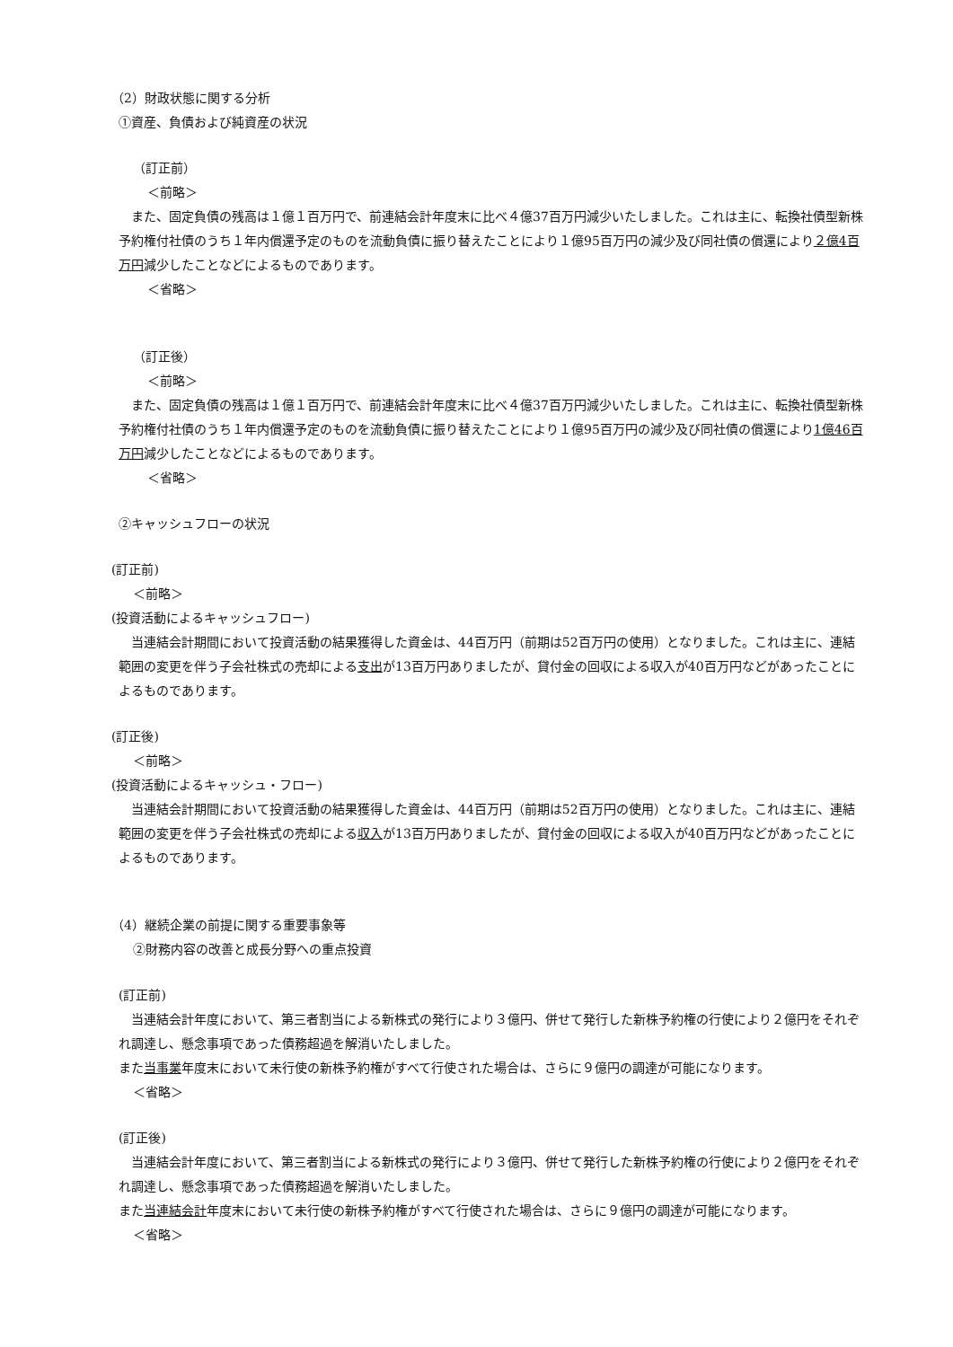（2）財政状態に関する分析
①資産、負債および純資産の状況
（訂正前）
＜前略＞
　また、固定負債の残高は１億１百万円で、前連結会計年度末に比べ４億37百万円減少いたしました。これは主に、転換社債型新株予約権付社債のうち１年内償還予定のものを流動負債に振り替えたことにより１億95百万円の減少及び同社債の償還により２億4百万円減少したことなどによるものであります。
＜省略＞
（訂正後）
＜前略＞
　また、固定負債の残高は１億１百万円で、前連結会計年度末に比べ４億37百万円減少いたしました。これは主に、転換社債型新株予約権付社債のうち１年内償還予定のものを流動負債に振り替えたことにより１億95百万円の減少及び同社債の償還により1億46百万円減少したことなどによるものであります。
＜省略＞
②キャッシュフローの状況
(訂正前)
＜前略＞
(投資活動によるキャッシュフロー)
　当連結会計期間において投資活動の結果獲得した資金は、44百万円（前期は52百万円の使用）となりました。これは主に、連結範囲の変更を伴う子会社株式の売却による支出が13百万円ありましたが、貸付金の回収による収入が40百万円などがあったことによるものであります。
(訂正後)
＜前略＞
(投資活動によるキャッシュ・フロー)
　当連結会計期間において投資活動の結果獲得した資金は、44百万円（前期は52百万円の使用）となりました。これは主に、連結範囲の変更を伴う子会社株式の売却による収入が13百万円ありましたが、貸付金の回収による収入が40百万円などがあったことによるものであります。
（4）継続企業の前提に関する重要事象等
②財務内容の改善と成長分野への重点投資
(訂正前)
　当連結会計年度において、第三者割当による新株式の発行により３億円、併せて発行した新株予約権の行使により２億円をそれぞれ調達し、懸念事項であった債務超過を解消いたしました。
また当事業年度末において未行使の新株予約権がすべて行使された場合は、さらに９億円の調達が可能になります。
＜省略＞
(訂正後)
　当連結会計年度において、第三者割当による新株式の発行により３億円、併せて発行した新株予約権の行使により２億円をそれぞれ調達し、懸念事項であった債務超過を解消いたしました。
また当連結会計年度末において未行使の新株予約権がすべて行使された場合は、さらに９億円の調達が可能になります。
＜省略＞